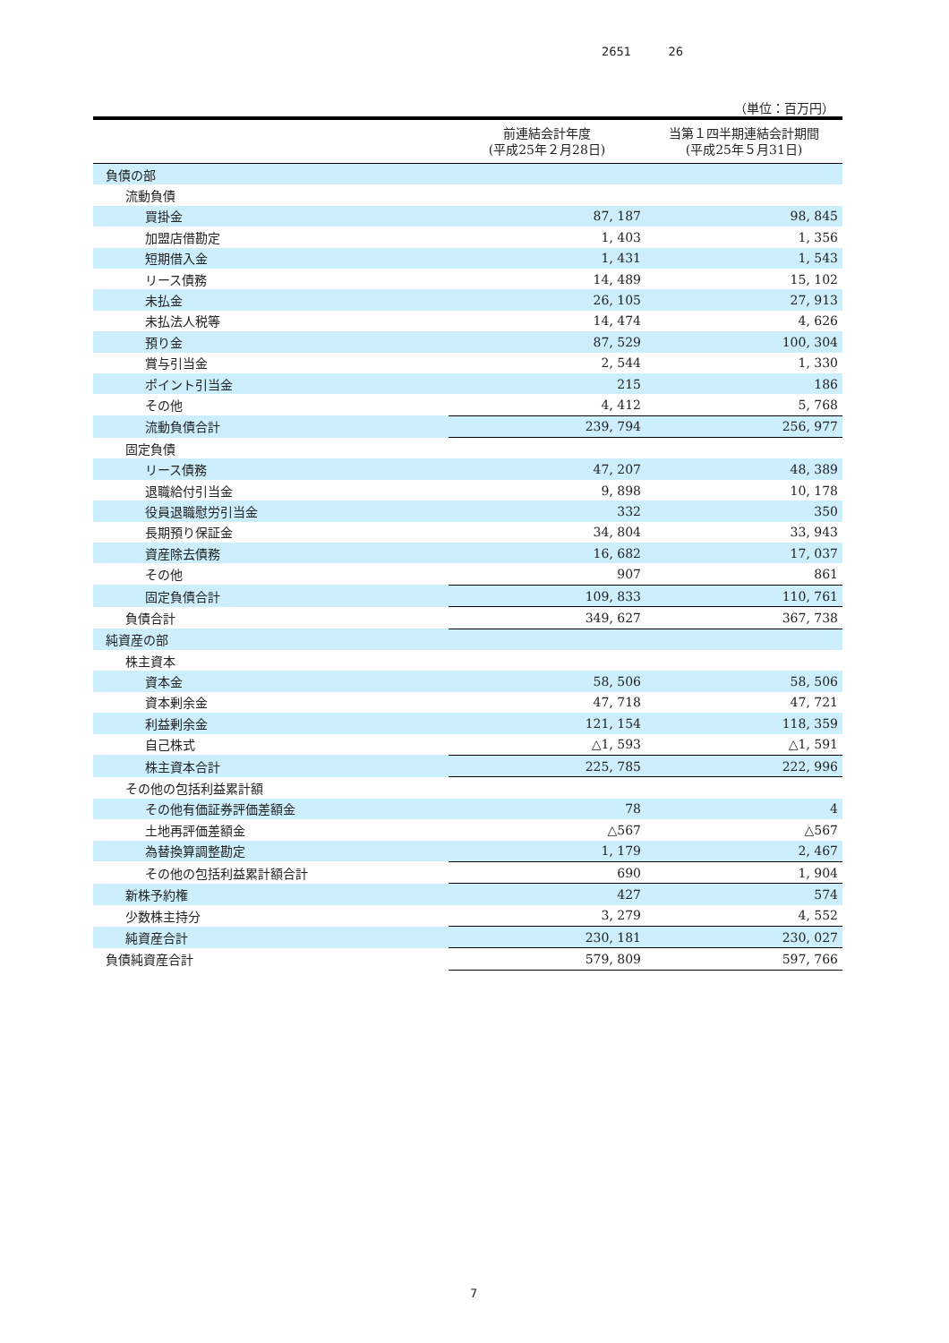2651 26
（単位：百万円）
| | 前連結会計年度 (平成25年２月28日) | 当第１四半期連結会計期間 (平成25年５月31日) |
| --- | --- | --- |
| 負債の部 | | |
| 流動負債 | | |
| 買掛金 | 87, 187 | 98, 845 |
| 加盟店借勘定 | 1, 403 | 1, 356 |
| 短期借入金 | 1, 431 | 1, 543 |
| リース債務 | 14, 489 | 15, 102 |
| 未払金 | 26, 105 | 27, 913 |
| 未払法人税等 | 14, 474 | 4, 626 |
| 預り金 | 87, 529 | 100, 304 |
| 賞与引当金 | 2, 544 | 1, 330 |
| ポイント引当金 | 215 | 186 |
| その他 | 4, 412 | 5, 768 |
| 流動負債合計 | 239, 794 | 256, 977 |
| 固定負債 | | |
| リース債務 | 47, 207 | 48, 389 |
| 退職給付引当金 | 9, 898 | 10, 178 |
| 役員退職慰労引当金 | 332 | 350 |
| 長期預り保証金 | 34, 804 | 33, 943 |
| 資産除去債務 | 16, 682 | 17, 037 |
| その他 | 907 | 861 |
| 固定負債合計 | 109, 833 | 110, 761 |
| 負債合計 | 349, 627 | 367, 738 |
| 純資産の部 | | |
| 株主資本 | | |
| 資本金 | 58, 506 | 58, 506 |
| 資本剰余金 | 47, 718 | 47, 721 |
| 利益剰余金 | 121, 154 | 118, 359 |
| 自己株式 | △1, 593 | △1, 591 |
| 株主資本合計 | 225, 785 | 222, 996 |
| その他の包括利益累計額 | | |
| その他有価証券評価差額金 | 78 | 4 |
| 土地再評価差額金 | △567 | △567 |
| 為替換算調整勘定 | 1, 179 | 2, 467 |
| その他の包括利益累計額合計 | 690 | 1, 904 |
| 新株予約権 | 427 | 574 |
| 少数株主持分 | 3, 279 | 4, 552 |
| 純資産合計 | 230, 181 | 230, 027 |
| 負債純資産合計 | 579, 809 | 597, 766 |
7